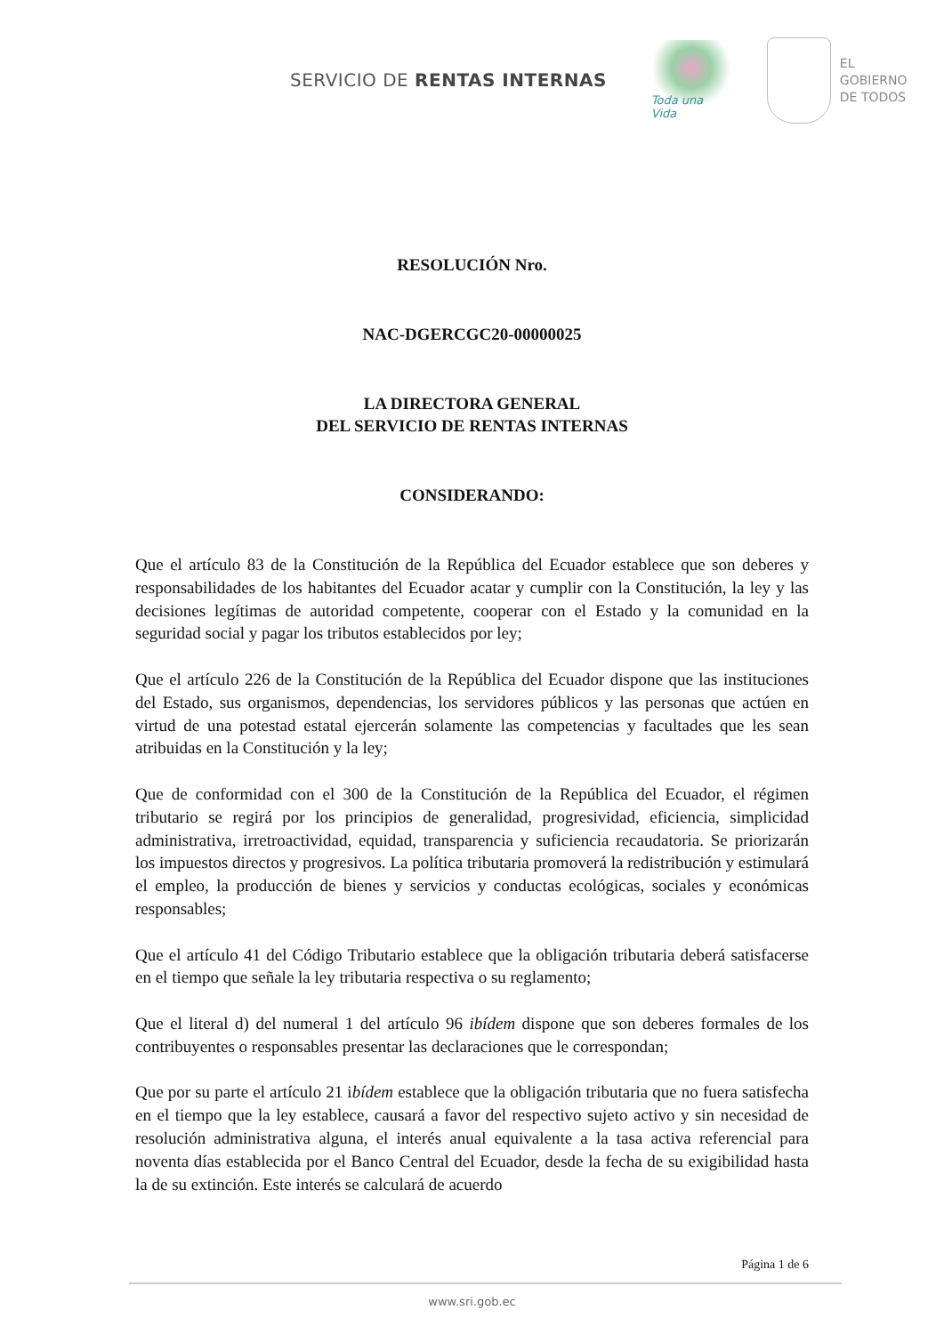SERVICIO DE RENTAS INTERNAS
Toda una Vida
EL
GOBIERNO
DE TODOS
RESOLUCIÓN Nro.
NAC-DGERCGC20-00000025
LA DIRECTORA GENERAL
DEL SERVICIO DE RENTAS INTERNAS
CONSIDERANDO:
Que el artículo 83 de la Constitución de la República del Ecuador establece que son deberes y responsabilidades de los habitantes del Ecuador acatar y cumplir con la Constitución, la ley y las decisiones legítimas de autoridad competente, cooperar con el Estado y la comunidad en la seguridad social y pagar los tributos establecidos por ley;
Que el artículo 226 de la Constitución de la República del Ecuador dispone que las instituciones del Estado, sus organismos, dependencias, los servidores públicos y las personas que actúen en virtud de una potestad estatal ejercerán solamente las competencias y facultades que les sean atribuidas en la Constitución y la ley;
Que de conformidad con el 300 de la Constitución de la República del Ecuador, el régimen tributario se regirá por los principios de generalidad, progresividad, eficiencia, simplicidad administrativa, irretroactividad, equidad, transparencia y suficiencia recaudatoria. Se priorizarán los impuestos directos y progresivos. La política tributaria promoverá la redistribución y estimulará el empleo, la producción de bienes y servicios y conductas ecológicas, sociales y económicas responsables;
Que el artículo 41 del Código Tributario establece que la obligación tributaria deberá satisfacerse en el tiempo que señale la ley tributaria respectiva o su reglamento;
Que el literal d) del numeral 1 del artículo 96 ibídem dispone que son deberes formales de los contribuyentes o responsables presentar las declaraciones que le correspondan;
Que por su parte el artículo 21 ibídem establece que la obligación tributaria que no fuera satisfecha en el tiempo que la ley establece, causará a favor del respectivo sujeto activo y sin necesidad de resolución administrativa alguna, el interés anual equivalente a la tasa activa referencial para noventa días establecida por el Banco Central del Ecuador, desde la fecha de su exigibilidad hasta la de su extinción. Este interés se calculará de acuerdo
Página 1 de 6
www.sri.gob.ec